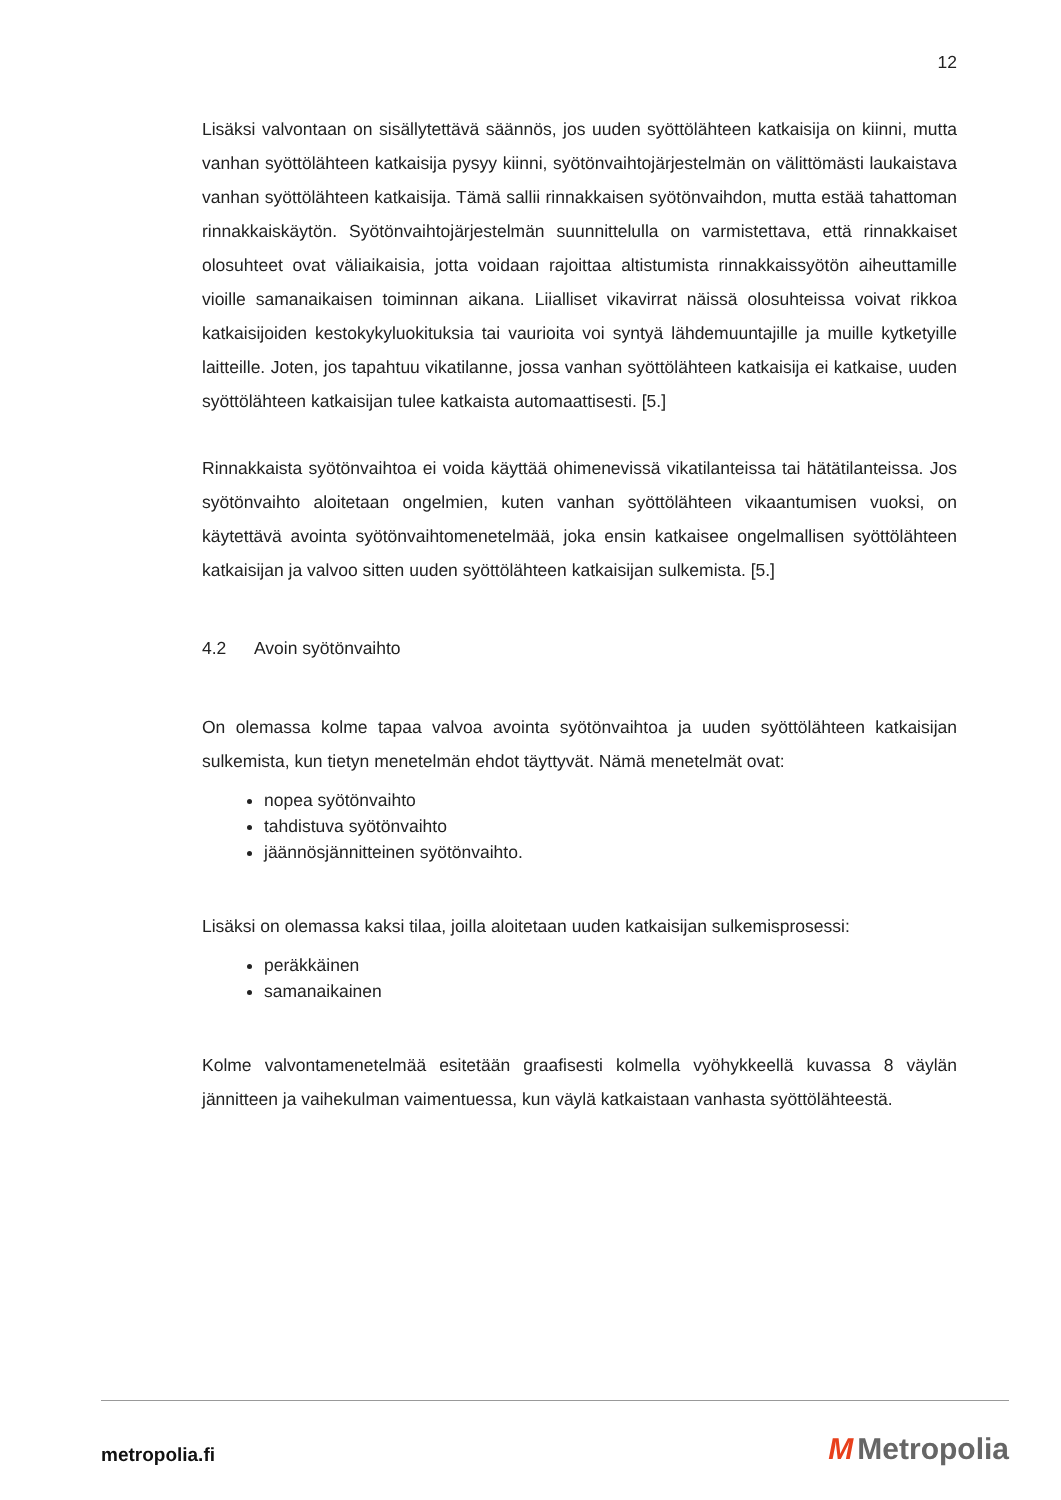12
Lisäksi valvontaan on sisällytettävä säännös, jos uuden syöttölähteen katkaisija on kiinni, mutta vanhan syöttölähteen katkaisija pysyy kiinni, syötönvaihtojärjestelmän on välittömästi laukaistava vanhan syöttölähteen katkaisija. Tämä sallii rinnakkaisen syötönvaihdon, mutta estää tahattoman rinnakkaiskäytön. Syötönvaihtojärjestelmän suunnittelulla on varmistettava, että rinnakkaiset olosuhteet ovat väliaikaisia, jotta voidaan rajoittaa altistumista rinnakkaissyötön aiheuttamille vioille samanaikaisen toiminnan aikana. Liialliset vikavirrat näissä olosuhteissa voivat rikkoa katkaisijoiden kestokykyluokituksia tai vaurioita voi syntyä lähdemuuntajille ja muille kytketyille laitteille. Joten, jos tapahtuu vikatilanne, jossa vanhan syöttölähteen katkaisija ei katkaise, uuden syöttölähteen katkaisijan tulee katkaista automaattisesti. [5.]
Rinnakkaista syötönvaihtoa ei voida käyttää ohimenevissä vikatilanteissa tai hätätilanteissa. Jos syötönvaihto aloitetaan ongelmien, kuten vanhan syöttölähteen vikaantumisen vuoksi, on käytettävä avointa syötönvaihtomenetelmää, joka ensin katkaisee ongelmallisen syöttölähteen katkaisijan ja valvoo sitten uuden syöttölähteen katkaisijan sulkemista. [5.]
4.2 Avoin syötönvaihto
On olemassa kolme tapaa valvoa avointa syötönvaihtoa ja uuden syöttölähteen katkaisijan sulkemista, kun tietyn menetelmän ehdot täyttyvät. Nämä menetelmät ovat:
nopea syötönvaihto
tahdistuva syötönvaihto
jäännösjännitteinen syötönvaihto.
Lisäksi on olemassa kaksi tilaa, joilla aloitetaan uuden katkaisijan sulkemisprosessi:
peräkkäinen
samanaikainen
Kolme valvontamenetelmää esitetään graafisesti kolmella vyöhykkeellä kuvassa 8 väylän jännitteen ja vaihekulman vaimentuessa, kun väylä katkaistaan vanhasta syöttölähteestä.
metropolia.fi M Metropolia